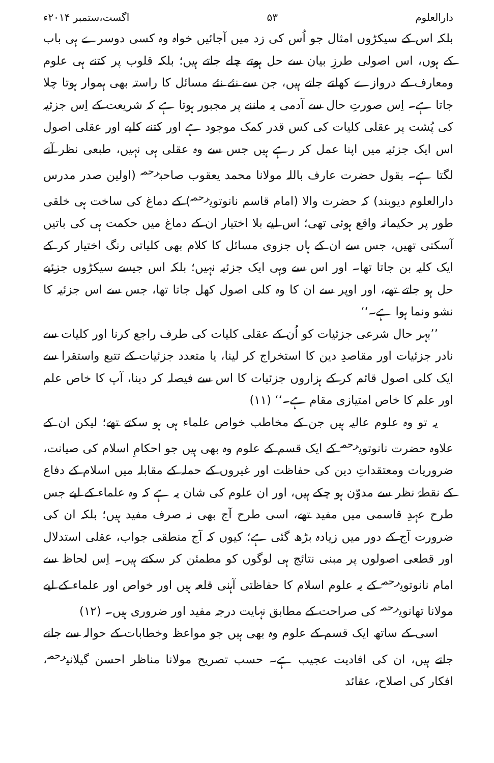دارالعلوم ۵۳ اگست،ستمبر ۲۰۱۴ء
بلکہ اس کے سیکڑوں امثال جو اُس کی زد میں آجائیں خواہ وہ کسی دوسرے ہی باب کے ہوں، اس اصولی طرزِ بیان سے حل ہوتے چلے جاتے ہیں؛ بلکہ قلوب پر کتنے ہی علوم ومعارف کے دروازے کھلتے جاتے ہیں، جن سے نئے نئے مسائل کا راستہ بھی ہموار ہوتا چلا جاتا ہے۔ اِس صورتِ حال سے آدمی یہ ماننے پر مجبور ہوتا ہے کہ شریعت کے اِس جزئیہ کی پُشت پر عقلی کلیات کی کس قدر کمک موجود ہے اور کتنے کلیے اور عقلی اصول اس ایک جزئیہ میں اپنا عمل کر رہے ہیں جس سے وہ عقلی ہی نہیں، طبعی نظر آنے لگتا ہے۔ بقول حضرت عارف باللہ مولانا محمد یعقوب صاحب<sup>رحمہ</sup> (اولین صدر مدرس دارالعلوم دیوبند) کہ حضرت والا (امام قاسم نانوتوی<sup>رحمہ</sup>) کے دماغ کی ساخت ہی خلقی طور پر حکیمانہ واقع ہوئی تھی؛ اس لیے بلا اختیار ان کے دماغ میں حکمت ہی کی باتیں آسکتی تھیں، جس سے ان کے ہاں جزوی مسائل کا کلام بھی کلیاتی رنگ اختیار کر کے ایک کلیہ بن جاتا تھا۔ اور اس سے وہی ایک جزئیہ نہیں؛ بلکہ اس جیسے سیکڑوں جزئیے حل ہو جاتے تھے، اور اوپر سے ان کا وہ کلی اصول کھل جاتا تھا، جس سے اس جزئیہ کا نشو ونما ہوا ہے۔‘‘
’’بہر حال شرعی جزئیات کو اُن کے عقلی کلیات کی طرف راجع کرنا اور کلیات سے نادر جزئیات اور مقاصدِ دین کا استخراج کر لینا، یا متعدد جزئیات کے تتبع واستقرا سے ایک کلی اصول قائم کر کے ہزاروں جزئیات کا اس سے فیصلہ کر دینا، آپ کا خاص علم اور علم کا خاص امتیازی مقام ہے۔‘‘ (۱۱)
یہ تو وہ علوم عالیہ ہیں جن کے مخاطب خواص علماء ہی ہو سکتے تھے؛ لیکن ان کے علاوہ حضرت نانوتوی<sup>رحمہ</sup> کے ایک قسم کے علوم وہ بھی ہیں جو احکامِ اسلام کی صیانت، ضروریات ومعتقداتِ دین کی حفاظت اور غیروں کے حملہ کے مقابلہ میں اسلام کے دفاع کے نقطۂ نظر سے مدوّن ہو چکے ہیں، اور ان علوم کی شان یہ ہے کہ وہ علماء کے لیے جس طرح عہدِ قاسمی میں مفید تھے، اسی طرح آج بھی نہ صرف مفید ہیں؛ بلکہ ان کی ضرورت آج کے دور میں زیادہ بڑھ گئی ہے؛ کیوں کہ آج منطقی جواب، عقلی استدلال اور قطعی اصولوں پر مبنی نتائج ہی لوگوں کو مطمئن کر سکتے ہیں۔ اِس لحاظ سے امام نانوتوی<sup>رحمہ</sup> کے یہ علوم اسلام کا حفاظتی آہنی قلعہ ہیں اور خواص اور علماء کے لیے مولانا تھانوی<sup>رحمہ</sup> کی صراحت کے مطابق نہایت درجہ مفید اور ضروری ہیں۔ (۱۲)
اسی کے ساتھ ایک قسم کے علوم وہ بھی ہیں جو مواعظ وخطابات کے حوالہ سے جانے جاتے ہیں، ان کی افادیت عجیب ہے۔ حسب تصریح مولانا مناظر احسن گیلانی<sup>رحمہ</sup>، افکار کی اصلاح، عقائد